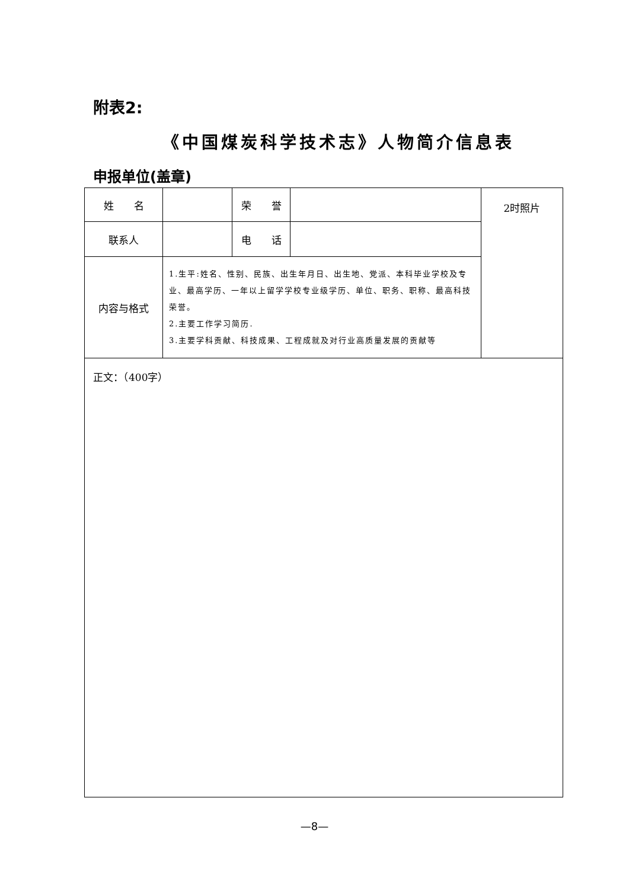附表2:
《中国煤炭科学技术志》人物简介信息表
申报单位(盖章)
| 姓 名 | | 荣 誉 | | 2时照片 |
| 联系人 | | 电 话 | | |
| 内容与格式 | 1.生平:姓名、性别、民族、出生年月日、出生地、党派、本科毕业学校及专业、最高学历、一年以上留学学校专业级学历、单位、职务、职称、最高科技荣誉。 2.主要工作学习简历. 3.主要学科贡献、科技成果、工程成就及对行业高质量发展的贡献等 | | | |
| 正文：（400字） | | | | |
—8—